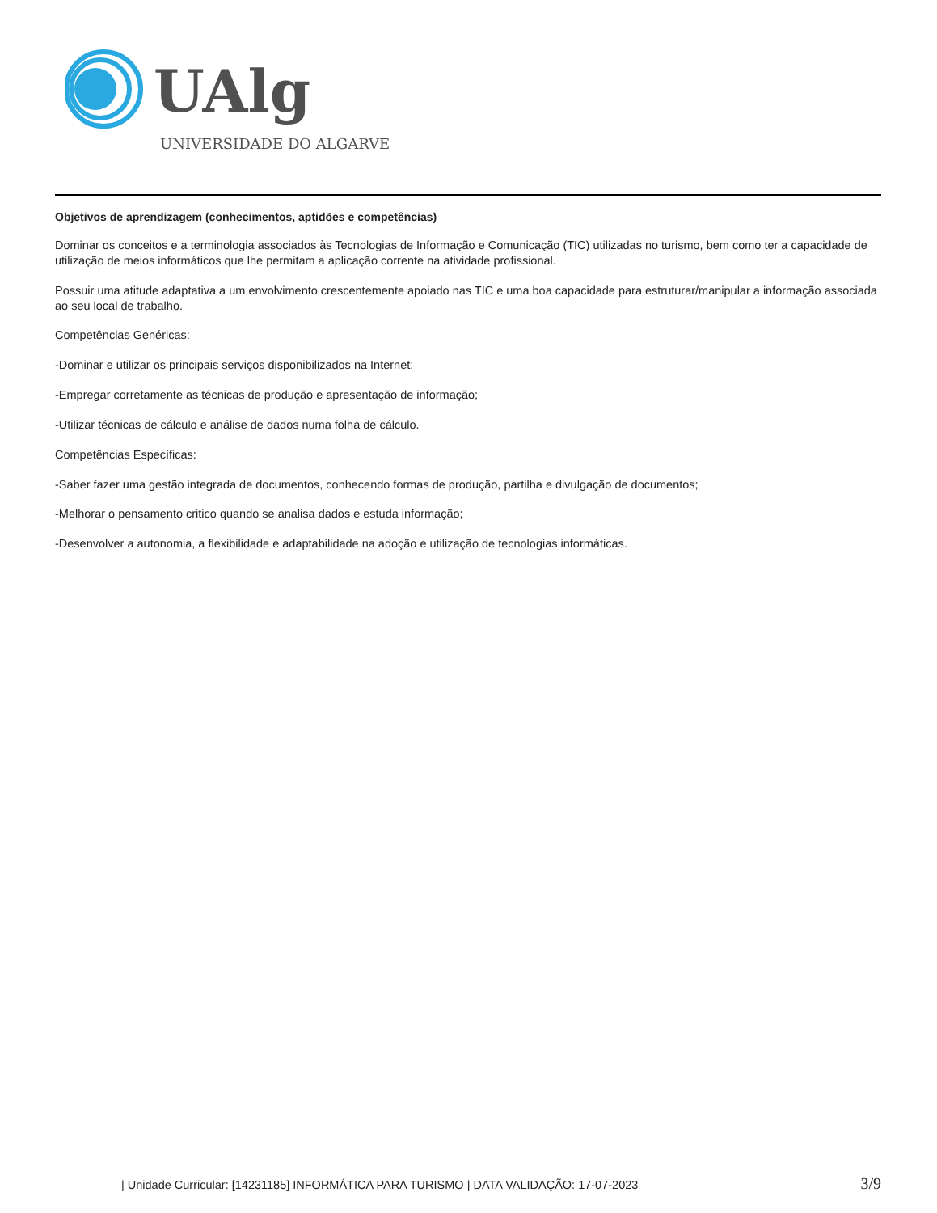UAlg
UNIVERSIDADE DO ALGARVE
Objetivos de aprendizagem (conhecimentos, aptidões e competências)
Dominar os conceitos e a terminologia associados às Tecnologias de Informação e Comunicação (TIC) utilizadas no turismo, bem como ter a capacidade de utilização de meios informáticos que lhe permitam a aplicação corrente na atividade profissional.
Possuir uma atitude adaptativa a um envolvimento crescentemente apoiado nas TIC e uma boa capacidade para estruturar/manipular a informação associada ao seu local de trabalho.
Competências Genéricas:
-Dominar e utilizar os principais serviços disponibilizados na Internet;
-Empregar corretamente as técnicas de produção e apresentação de informação;
-Utilizar técnicas de cálculo e análise de dados numa folha de cálculo.
Competências Específicas:
-Saber fazer uma gestão integrada de documentos, conhecendo formas de produção, partilha e divulgação de documentos;
-Melhorar o pensamento critico quando se analisa dados e estuda informação;
-Desenvolver a autonomia, a flexibilidade e adaptabilidade na adoção e utilização de tecnologias informáticas.
| Unidade Curricular: [14231185] INFORMÁTICA PARA TURISMO | DATA VALIDAÇÃO: 17-07-2023 3/9